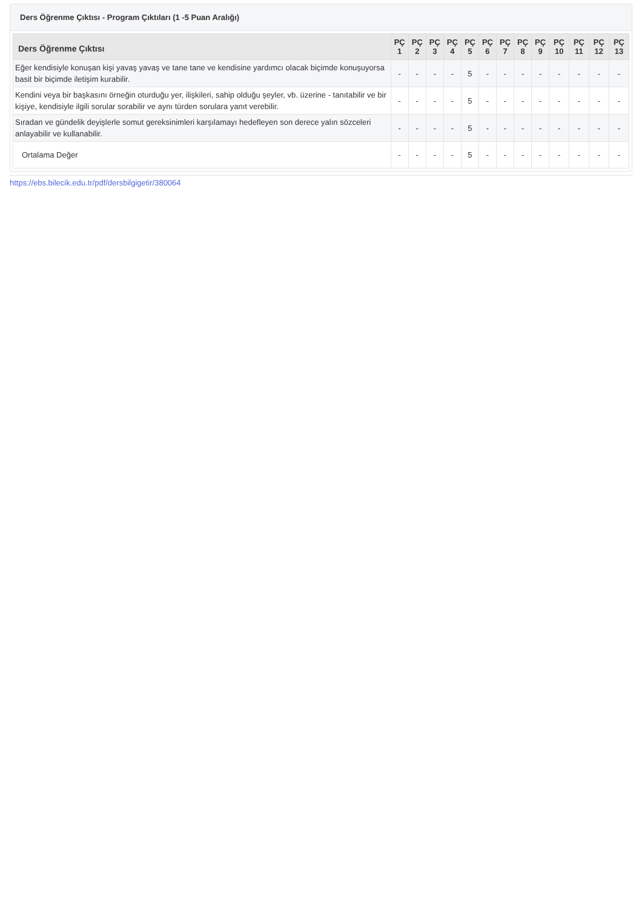Ders Öğrenme Çıktısı - Program Çıktıları (1 -5 Puan Aralığı)
| Ders Öğrenme Çıktısı | PÇ 1 | PÇ 2 | PÇ 3 | PÇ 4 | PÇ 5 | PÇ 6 | PÇ 7 | PÇ 8 | PÇ 9 | PÇ 10 | PÇ 11 | PÇ 12 | PÇ 13 |
| --- | --- | --- | --- | --- | --- | --- | --- | --- | --- | --- | --- | --- | --- |
| Eğer kendisiyle konuşan kişi yavaş yavaş ve tane tane ve kendisine yardımcı olacak biçimde konuşuyorsa basit bir biçimde iletişim kurabilir. | - | - | - | - | 5 | - | - | - | - | - | - | - | - |
| Kendini veya bir başkasını örneğin oturduğu yer, ilişkileri, sahip olduğu şeyler, vb. üzerine - tanıtabilir ve bir kişiye, kendisiyle ilgili sorular sorabilir ve aynı türden sorulara yanıt verebilir. | - | - | - | - | 5 | - | - | - | - | - | - | - | - |
| Sıradan ve gündelik deyişlerle somut gereksinimleri karşılamayı hedefleyen son derece yalın sözceleri anlayabilir ve kullanabilir. | - | - | - | - | 5 | - | - | - | - | - | - | - | - |
| Ortalama Değer | - | - | - | - | 5 | - | - | - | - | - | - | - | - |
https://ebs.bilecik.edu.tr/pdf/dersbilgigetir/380064